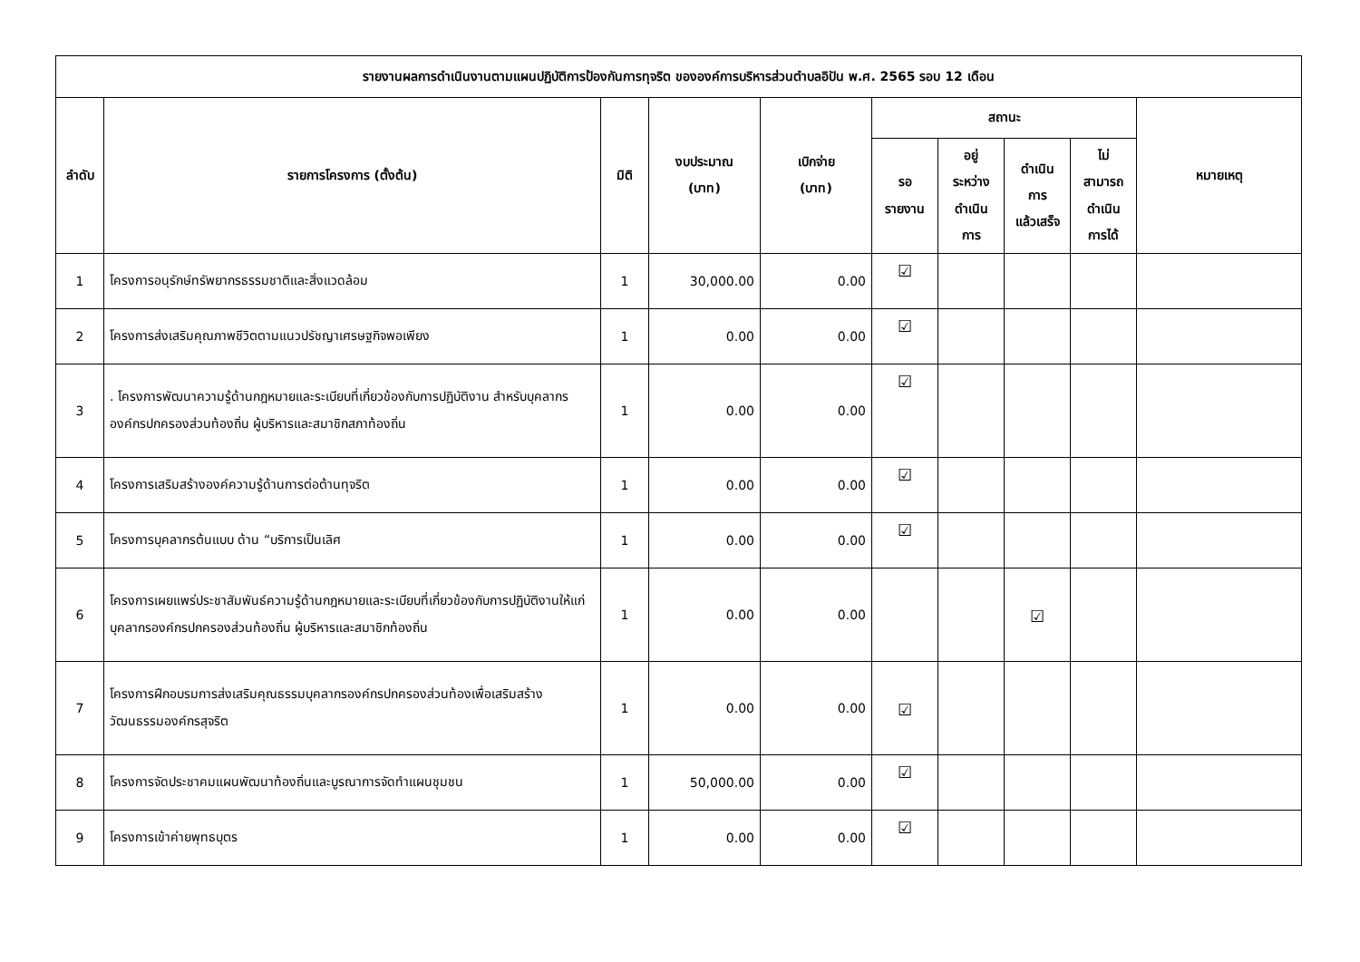| รายงานผลการดำเนินงานตามแผนปฏิบัติการป้องกันการทุจริต ขององค์การบริหารส่วนตำบลอิปัน พ.ศ. 2565 รอบ 12 เดือน | | | | | | | | | |
| --- | --- | --- | --- | --- | --- | --- | --- | --- | --- |
| ลำดับ | รายการโครงการ (ตั้งต้น) | มิติ | งบประมาณ (บาท) | เบิกจ่าย (บาท) | สถานะ | | | | หมายเหตุ |
| | | | | | รอ รายงาน | อยู่ ระหว่าง ดำเนิน การ | ดำเนิน การ แล้วเสร็จ | ไม่ สามารถ ดำเนิน การได้ | |
| 1 | โครงการอนุรักษ์ทรัพยากรธรรมชาติและสิ่งแวดล้อม | 1 | 30,000.00 | 0.00 | ☑ | | | | |
| 2 | โครงการส่งเสริมคุณภาพชีวิตตามแนวปรัชญาเศรษฐกิจพอเพียง | 1 | 0.00 | 0.00 | ☑ | | | | |
| 3 | . โครงการพัฒนาความรู้ด้านกฎหมายและระเบียบที่เกี่ยวข้องกับการปฏิบัติงาน สำหรับบุคลากร องค์กรปกครองส่วนท้องถิ่น ผู้บริหารและสมาชิกสภาท้องถิ่น | 1 | 0.00 | 0.00 | ☑ | | | | |
| 4 | โครงการเสริมสร้างองค์ความรู้ด้านการต่อต้านทุจริต | 1 | 0.00 | 0.00 | ☑ | | | | |
| 5 | โครงการบุคลากรต้นแบบ ด้าน “บริการเป็นเลิศ | 1 | 0.00 | 0.00 | ☑ | | | | |
| 6 | โครงการเผยแพร่ประชาสัมพันธ์ความรู้ด้านกฎหมายและระเบียบที่เกี่ยวข้องกับการปฏิบัติงานให้แก่บุคลากรองค์กรปกครองส่วนท้องถิ่น ผู้บริหารและสมาชิกท้องถิ่น | 1 | 0.00 | 0.00 | | | ☑ | | |
| 7 | โครงการฝึกอบรมการส่งเสริมคุณธรรมบุคลากรองค์กรปกครองส่วนท้องเพื่อเสริมสร้างวัฒนธรรมองค์กรสุจริต | 1 | 0.00 | 0.00 | ☑ | | | | |
| 8 | โครงการจัดประชาคมแผนพัฒนาท้องถิ่นและบูรณาการจัดทำแผนชุมชน | 1 | 50,000.00 | 0.00 | ☑ | | | | |
| 9 | โครงการเข้าค่ายพุทธบุตร | 1 | 0.00 | 0.00 | ☑ | | | | |